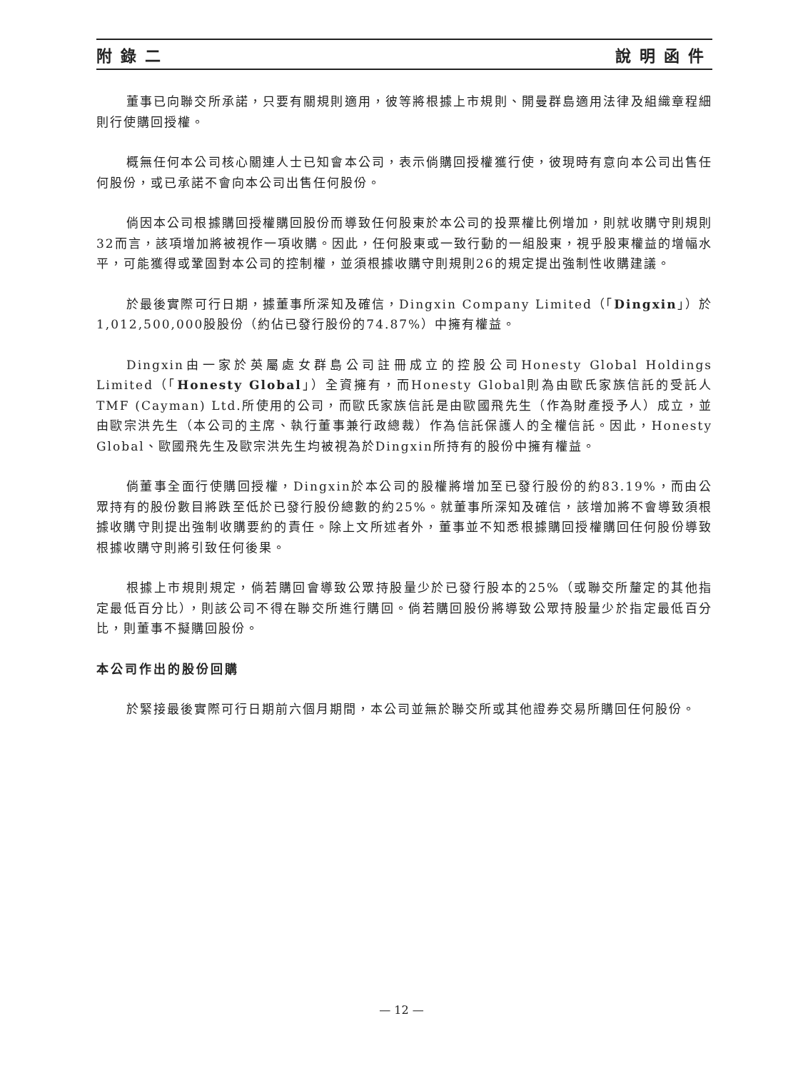附錄二 說明函件
董事已向聯交所承諾，只要有關規則適用，彼等將根據上市規則、開曼群島適用法律及組織章程細則行使購回授權。
概無任何本公司核心關連人士已知會本公司，表示倘購回授權獲行使，彼現時有意向本公司出售任何股份，或已承諾不會向本公司出售任何股份。
倘因本公司根據購回授權購回股份而導致任何股東於本公司的投票權比例增加，則就收購守則規則32而言，該項增加將被視作一項收購。因此，任何股東或一致行動的一組股東，視乎股東權益的增幅水平，可能獲得或鞏固對本公司的控制權，並須根據收購守則規則26的規定提出強制性收購建議。
於最後實際可行日期，據董事所深知及確信，Dingxin Company Limited（「Dingxin」）於1,012,500,000股股份（約佔已發行股份的74.87%）中擁有權益。
Dingxin由一家於英屬處女群島公司註冊成立的控股公司Honesty Global Holdings Limited（「Honesty Global」）全資擁有，而Honesty Global則為由歐氏家族信託的受託人TMF (Cayman) Ltd.所使用的公司，而歐氏家族信託是由歐國飛先生（作為財產授予人）成立，並由歐宗洪先生（本公司的主席、執行董事兼行政總裁）作為信託保護人的全權信託。因此，Honesty Global、歐國飛先生及歐宗洪先生均被視為於Dingxin所持有的股份中擁有權益。
倘董事全面行使購回授權，Dingxin於本公司的股權將增加至已發行股份的約83.19%，而由公眾持有的股份數目將跌至低於已發行股份總數的約25%。就董事所深知及確信，該增加將不會導致須根據收購守則提出強制收購要約的責任。除上文所述者外，董事並不知悉根據購回授權購回任何股份導致根據收購守則將引致任何後果。
根據上市規則規定，倘若購回會導致公眾持股量少於已發行股本的25%（或聯交所釐定的其他指定最低百分比），則該公司不得在聯交所進行購回。倘若購回股份將導致公眾持股量少於指定最低百分比，則董事不擬購回股份。
本公司作出的股份回購
於緊接最後實際可行日期前六個月期間，本公司並無於聯交所或其他證券交易所購回任何股份。
— 12 —